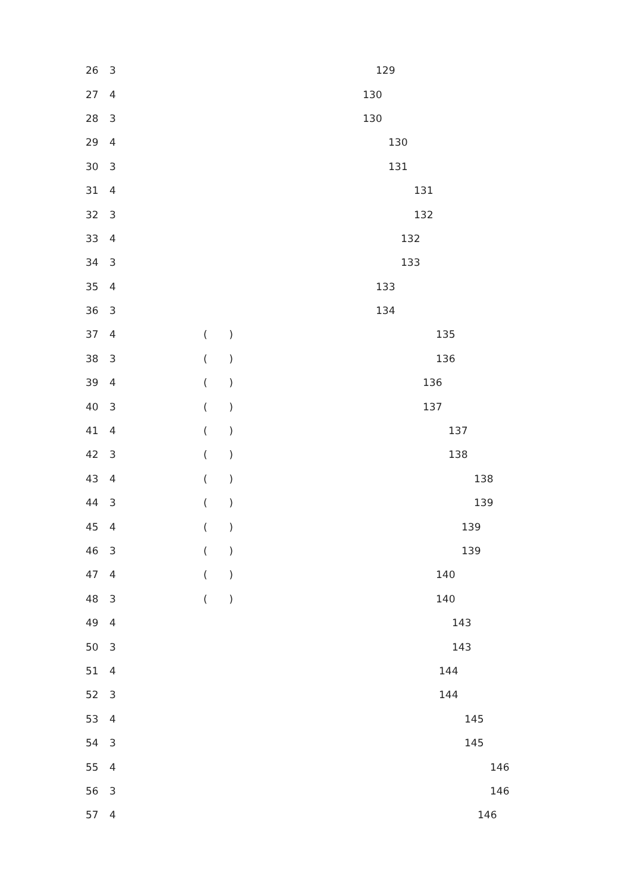26 3 129
27 4 130
28 3 130
29 4 130
30 3 131
31 4 131
32 3 132
33 4 132
34 3 133
35 4 133
36 3 134
37 4 ( ) 135
38 3 ( ) 136
39 4 ( ) 136
40 3 ( ) 137
41 4 ( ) 137
42 3 ( ) 138
43 4 ( ) 138
44 3 ( ) 139
45 4 ( ) 139
46 3 ( ) 139
47 4 ( ) 140
48 3 ( ) 140
49 4 143
50 3 143
51 4 144
52 3 144
53 4 145
54 3 145
55 4 146
56 3 146
57 4 146